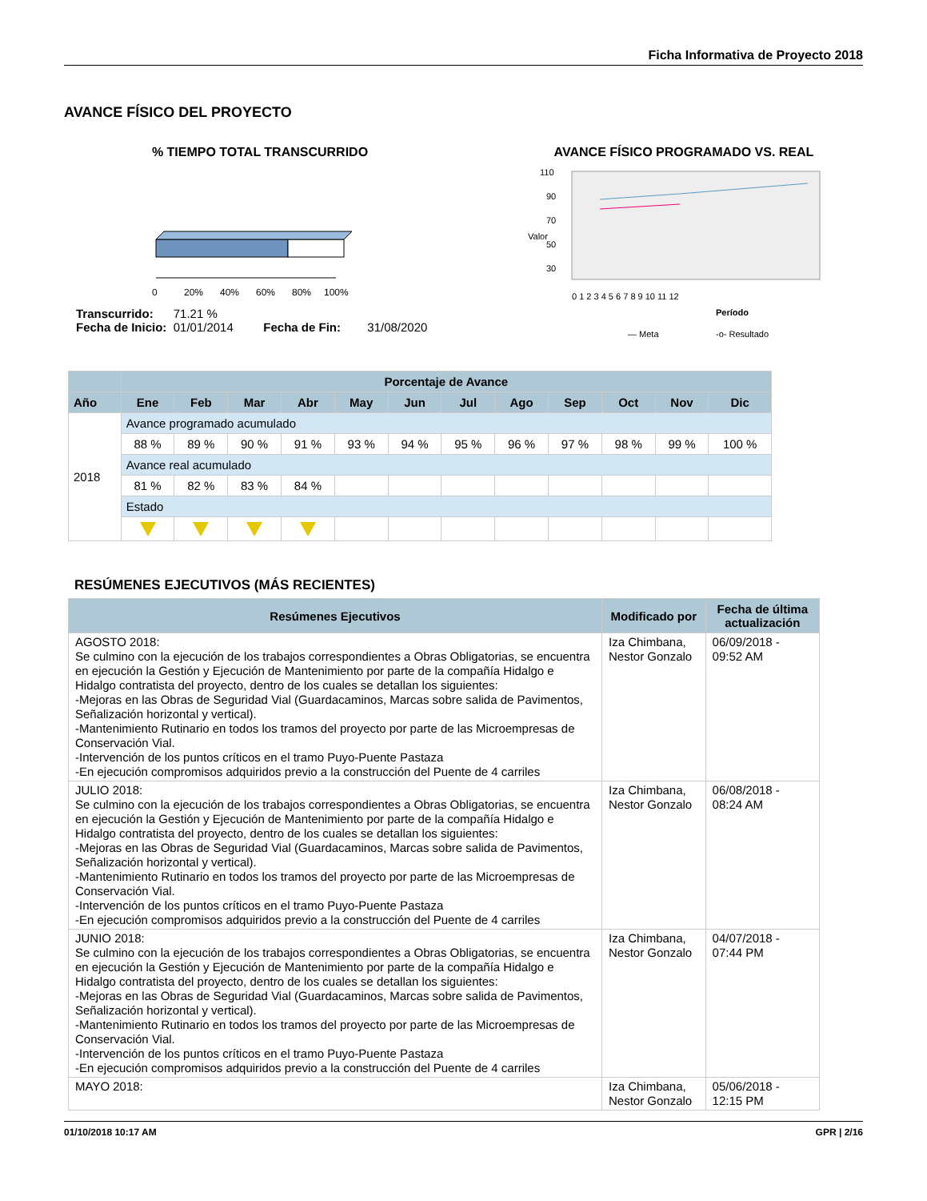Ficha Informativa de Proyecto 2018
AVANCE FÍSICO DEL PROYECTO
% TIEMPO TOTAL TRANSCURRIDO
0
20%
40%
60%
80%
100%
Transcurrido: 71.21 %
Fecha de Inicio: 01/01/2014 Fecha de Fin: 31/08/2020
AVANCE FÍSICO PROGRAMADO VS. REAL
110
90
70
50
30
0 1 2 3 4 5 6 7 8 9 10 11 12
Período
— Meta
-o- Resultado
Valor
| | Porcentaje de Avance | | | | | | | | | | | |
| --- | --- | --- | --- | --- | --- | --- | --- | --- | --- | --- | --- | --- |
| Año | Ene | Feb | Mar | Abr | May | Jun | Jul | Ago | Sep | Oct | Nov | Dic |
| 2018 | Avance programado acumulado | | | | | | | | | | | |
| | 88 % | 89 % | 90 % | 91 % | 93 % | 94 % | 95 % | 96 % | 97 % | 98 % | 99 % | 100 % |
| | Avance real acumulado | | | | | | | | | | | |
| | 81 % | 82 % | 83 % | 84 % | | | | | | | | |
| | Estado | | | | | | | | | | | |
RESÚMENES EJECUTIVOS (MÁS RECIENTES)
| Resúmenes Ejecutivos | Modificado por | Fecha de última actualización |
| --- | --- | --- |
| AGOSTO 2018: Se culmino con la ejecución de los trabajos correspondientes a Obras Obligatorias, se encuentra en ejecución la Gestión y Ejecución de Mantenimiento por parte de la compañía Hidalgo e Hidalgo contratista del proyecto, dentro de los cuales se detallan los siguientes: -Mejoras en las Obras de Seguridad Vial (Guardacaminos, Marcas sobre salida de Pavimentos, Señalización horizontal y vertical). -Mantenimiento Rutinario en todos los tramos del proyecto por parte de las Microempresas de Conservación Vial. -Intervención de los puntos críticos en el tramo Puyo-Puente Pastaza -En ejecución compromisos adquiridos previo a la construcción del Puente de 4 carriles | Iza Chimbana, Nestor Gonzalo | 06/09/2018 - 09:52 AM |
| JULIO 2018: Se culmino con la ejecución de los trabajos correspondientes a Obras Obligatorias, se encuentra en ejecución la Gestión y Ejecución de Mantenimiento por parte de la compañía Hidalgo e Hidalgo contratista del proyecto, dentro de los cuales se detallan los siguientes: -Mejoras en las Obras de Seguridad Vial (Guardacaminos, Marcas sobre salida de Pavimentos, Señalización horizontal y vertical). -Mantenimiento Rutinario en todos los tramos del proyecto por parte de las Microempresas de Conservación Vial. -Intervención de los puntos críticos en el tramo Puyo-Puente Pastaza -En ejecución compromisos adquiridos previo a la construcción del Puente de 4 carriles | Iza Chimbana, Nestor Gonzalo | 06/08/2018 - 08:24 AM |
| JUNIO 2018: Se culmino con la ejecución de los trabajos correspondientes a Obras Obligatorias, se encuentra en ejecución la Gestión y Ejecución de Mantenimiento por parte de la compañía Hidalgo e Hidalgo contratista del proyecto, dentro de los cuales se detallan los siguientes: -Mejoras en las Obras de Seguridad Vial (Guardacaminos, Marcas sobre salida de Pavimentos, Señalización horizontal y vertical). -Mantenimiento Rutinario en todos los tramos del proyecto por parte de las Microempresas de Conservación Vial. -Intervención de los puntos críticos en el tramo Puyo-Puente Pastaza -En ejecución compromisos adquiridos previo a la construcción del Puente de 4 carriles | Iza Chimbana, Nestor Gonzalo | 04/07/2018 - 07:44 PM |
| MAYO 2018: | Iza Chimbana, Nestor Gonzalo | 05/06/2018 - 12:15 PM |
01/10/2018 10:17 AM GPR | 2/16